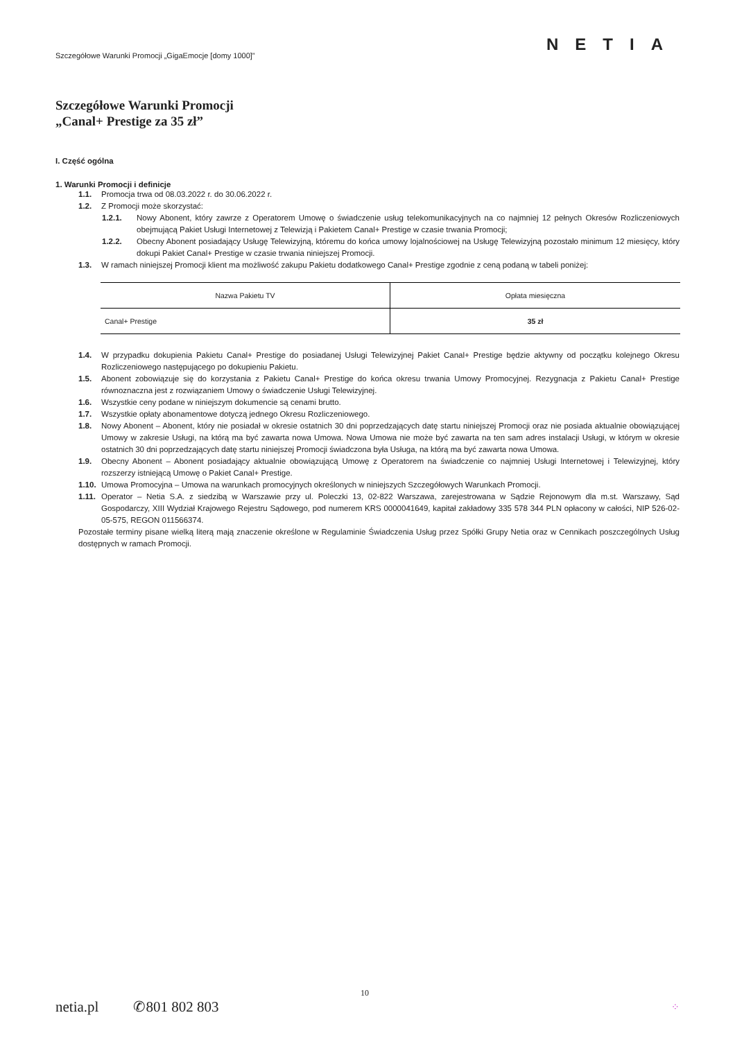Szczegółowe Warunki Promocji „GigaEmocje [domy 1000]”
NETIA
Szczegółowe Warunki Promocji
„Canal+ Prestige za 35 zł”
I. Część ogólna
1. Warunki Promocji i definicje
1.1. Promocja trwa od 08.03.2022 r. do 30.06.2022 r.
1.2. Z Promocji może skorzystać:
1.2.1. Nowy Abonent, który zawrze z Operatorem Umowę o świadczenie usług telekomunikacyjnych na co najmniej 12 pełnych Okresów Rozliczeniowych obejmującą Pakiet Usługi Internetowej z Telewizją i Pakietem Canal+ Prestige w czasie trwania Promocji;
1.2.2. Obecny Abonent posiadający Usługę Telewizyjną, któremu do końca umowy lojalnościowej na Usługę Telewizyjną pozostało minimum 12 miesięcy, który dokupi Pakiet Canal+ Prestige w czasie trwania niniejszej Promocji.
1.3. W ramach niniejszej Promocji klient ma możliwość zakupu Pakietu dodatkowego Canal+ Prestige zgodnie z ceną podaną w tabeli poniżej:
| Nazwa Pakietu TV | Opłata miesięczna |
| --- | --- |
| Canal+ Prestige | 35 zł |
1.4. W przypadku dokupienia Pakietu Canal+ Prestige do posiadanej Usługi Telewizyjnej Pakiet Canal+ Prestige będzie aktywny od początku kolejnego Okresu Rozliczeniowego następującego po dokupieniu Pakietu.
1.5. Abonent zobowiązuje się do korzystania z Pakietu Canal+ Prestige do końca okresu trwania Umowy Promocyjnej. Rezygnacja z Pakietu Canal+ Prestige równoznaczna jest z rozwiązaniem Umowy o świadczenie Usługi Telewizyjnej.
1.6. Wszystkie ceny podane w niniejszym dokumencie są cenami brutto.
1.7. Wszystkie opłaty abonamentowe dotyczą jednego Okresu Rozliczeniowego.
1.8. Nowy Abonent – Abonent, który nie posiadał w okresie ostatnich 30 dni poprzedzających datę startu niniejszej Promocji oraz nie posiada aktualnie obowiązującej Umowy w zakresie Usługi, na którą ma być zawarta nowa Umowa. Nowa Umowa nie może być zawarta na ten sam adres instalacji Usługi, w którym w okresie ostatnich 30 dni poprzedzających datę startu niniejszej Promocji świadczona była Usługa, na którą ma być zawarta nowa Umowa.
1.9. Obecny Abonent – Abonent posiadający aktualnie obowiązującą Umowę z Operatorem na świadczenie co najmniej Usługi Internetowej i Telewizyjnej, który rozszerzy istniejącą Umowę o Pakiet Canal+ Prestige.
1.10. Umowa Promocyjna – Umowa na warunkach promocyjnych określonych w niniejszych Szczegółowych Warunkach Promocji.
1.11. Operator – Netia S.A. z siedzibą w Warszawie przy ul. Poleczki 13, 02-822 Warszawa, zarejestrowana w Sądzie Rejonowym dla m.st. Warszawy, Sąd Gospodarczy, XIII Wydział Krajowego Rejestru Sądowego, pod numerem KRS 0000041649, kapitał zakładowy 335 578 344 PLN opłacony w całości, NIP 526-02-05-575, REGON 011566374.
Pozostałe terminy pisane wielką literą mają znaczenie określone w Regulaminie Świadczenia Usług przez Spółki Grupy Netia oraz w Cennikach poszczególnych Usług dostępnych w ramach Promocji.
10
netia.pl ✆801 802 803 ⁘